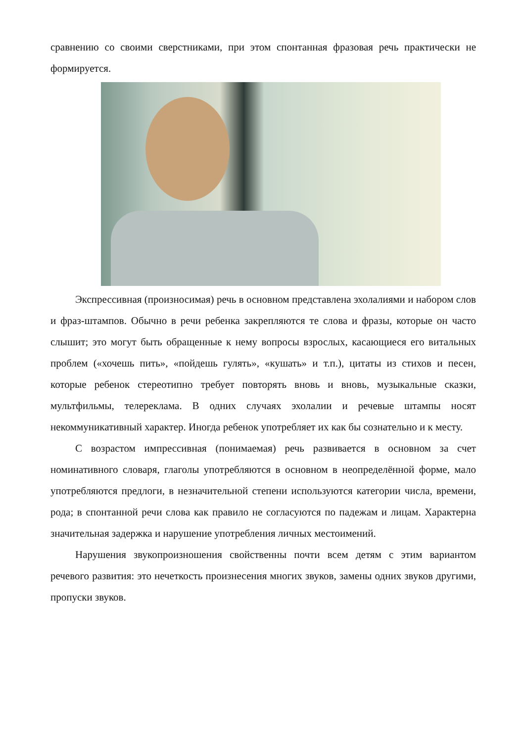сравнению со своими сверстниками, при этом спонтанная фразовая речь практически не формируется.
Экспрессивная (произносимая) речь в основном представлена эхолалиями и набором слов и фраз-штампов. Обычно в речи ребенка закрепляются те слова и фразы, которые он часто слышит; это могут быть обращенные к нему вопросы взрослых, касающиеся его витальных проблем («хочешь пить», «пойдешь гулять», «кушать» и т.п.), цитаты из стихов и песен, которые ребенок стереотипно требует повторять вновь и вновь, музыкальные сказки, мультфильмы, телереклама. В одних случаях эхолалии и речевые штампы носят некоммуникативный характер. Иногда ребенок употребляет их как бы сознательно и к месту.
С возрастом импрессивная (понимаемая) речь развивается в основном за счет номинативного словаря, глаголы употребляются в основном в неопределённой форме, мало употребляются предлоги, в незначительной степени используются категории числа, времени, рода; в спонтанной речи слова как правило не согласуются по падежам и лицам. Характерна значительная задержка и нарушение употребления личных местоимений.
Нарушения звукопроизношения свойственны почти всем детям с этим вариантом речевого развития: это нечеткость произнесения многих звуков, замены одних звуков другими, пропуски звуков.